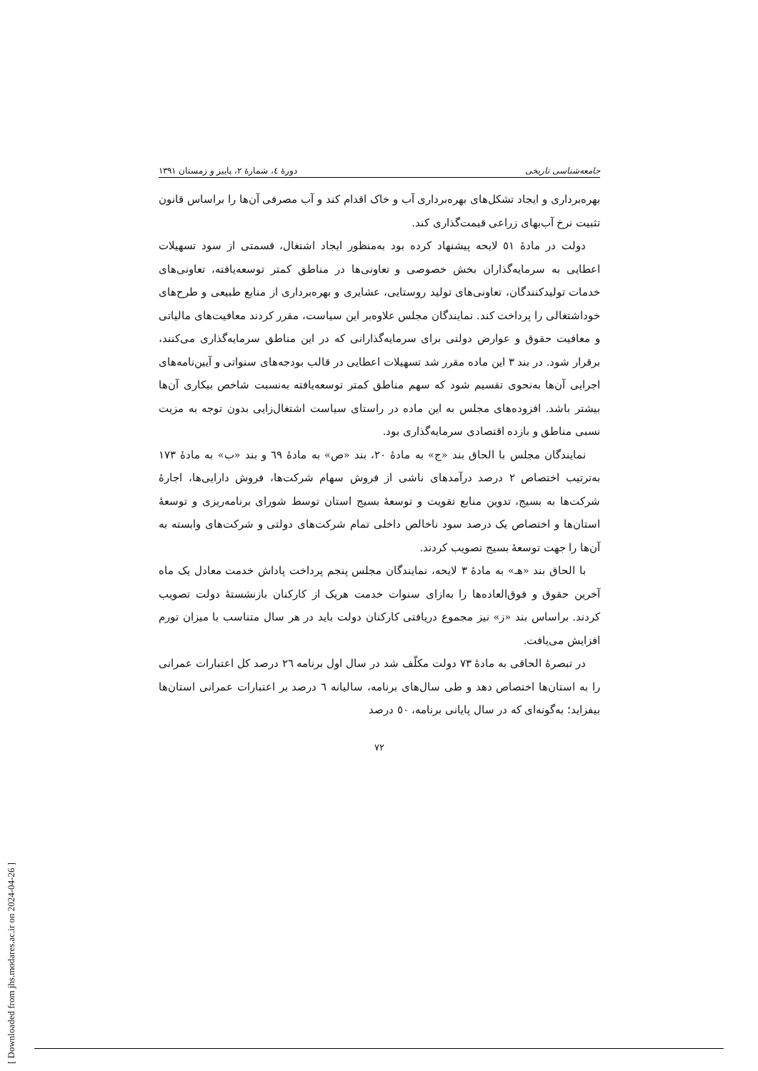جامعه‌شناسی تاریخی دورهٔ ٤، شمارهٔ ٢، پاییز و زمستان ١٣٩١
بهره‌برداری و ایجاد تشکل‌های بهره‌برداری آب و خاک اقدام کند و آب مصرفی آن‌ها را براساس قانون تثبیت نرخ آب‌بهای زراعی قیمت‌گذاری کند.
دولت در مادهٔ ٥١ لایحه پیشنهاد کرده بود به‌منظور ایجاد اشتغال، قسمتی از سود تسهیلات اعطایی به سرمایه‌گذاران بخش خصوصی و تعاونی‌ها در مناطق کمتر توسعه‌یافته، تعاونی‌های خدمات تولیدکنندگان، تعاونی‌های تولید روستایی، عشایری و بهره‌برداری از منابع طبیعی و طرح‌های خوداشتغالی را پرداخت کند. نمایندگان مجلس علاوه‌بر این سیاست، مقرر کردند معافیت‌های مالیاتی و معافیت حقوق و عوارض دولتی برای سرمایه‌گذارانی که در این مناطق سرمایه‌گذاری می‌کنند، برقرار شود. در بند ٣ این ماده مقرر شد تسهیلات اعطایی در قالب بودجه‌های سنواتی و آیین‌نامه‌های اجرایی آن‌ها به‌نحوی تقسیم شود که سهم مناطق کمتر توسعه‌یافته به‌نسبت شاخص بیکاری آن‌ها بیشتر باشد. افزوده‌های مجلس به این ماده در راستای سیاست اشتغال‌زایی بدون توجه به مزیت نسبی مناطق و بازده اقتصادی سرمایه‌گذاری بود.
نمایندگان مجلس با الحاق بند «ج» به مادهٔ ٢٠، بند «ص» به مادهٔ ٦٩ و بند «ب» به مادهٔ ١٧٣ به‌ترتیب اختصاص ٢ درصد درآمدهای ناشی از فروش سهام شرکت‌ها، فروش دارایی‌ها، اجارهٔ شرکت‌ها به بسیج، تدوین منابع تقویت و توسعهٔ بسیج استان توسط شورای برنامه‌ریزی و توسعهٔ استان‌ها و اختصاص یک درصد سود ناخالص داخلی تمام شرکت‌های دولتی و شرکت‌های وابسته به آن‌ها را جهت توسعهٔ بسیج تصویب کردند.
با الحاق بند «هـ» به مادهٔ ٣ لایحه، نمایندگان مجلس پنجم پرداخت پاداش خدمت معادل یک ماه آخرین حقوق و فوق‌العاده‌ها را به‌ازای سنوات خدمت هریک از کارکنان بازنشستهٔ دولت تصویب کردند. براساس بند «ز» نیز مجموع دریافتی کارکنان دولت باید در هر سال متناسب با میزان تورم افزایش می‌یافت.
در تبصرهٔ الحاقی به مادهٔ ٧٣ دولت مکلّف شد در سال اول برنامه ٢٦ درصد کل اعتبارات عمرانی را به استان‌ها اختصاص دهد و طی سال‌های برنامه، سالیانه ٦ درصد بر اعتبارات عمرانی استان‌ها بیفزاید؛ به‌گونه‌ای که در سال پایانی برنامه، ٥٠ درصد
٧٢
[ Downloaded from jhs.modares.ac.ir on 2024-04-26 ]